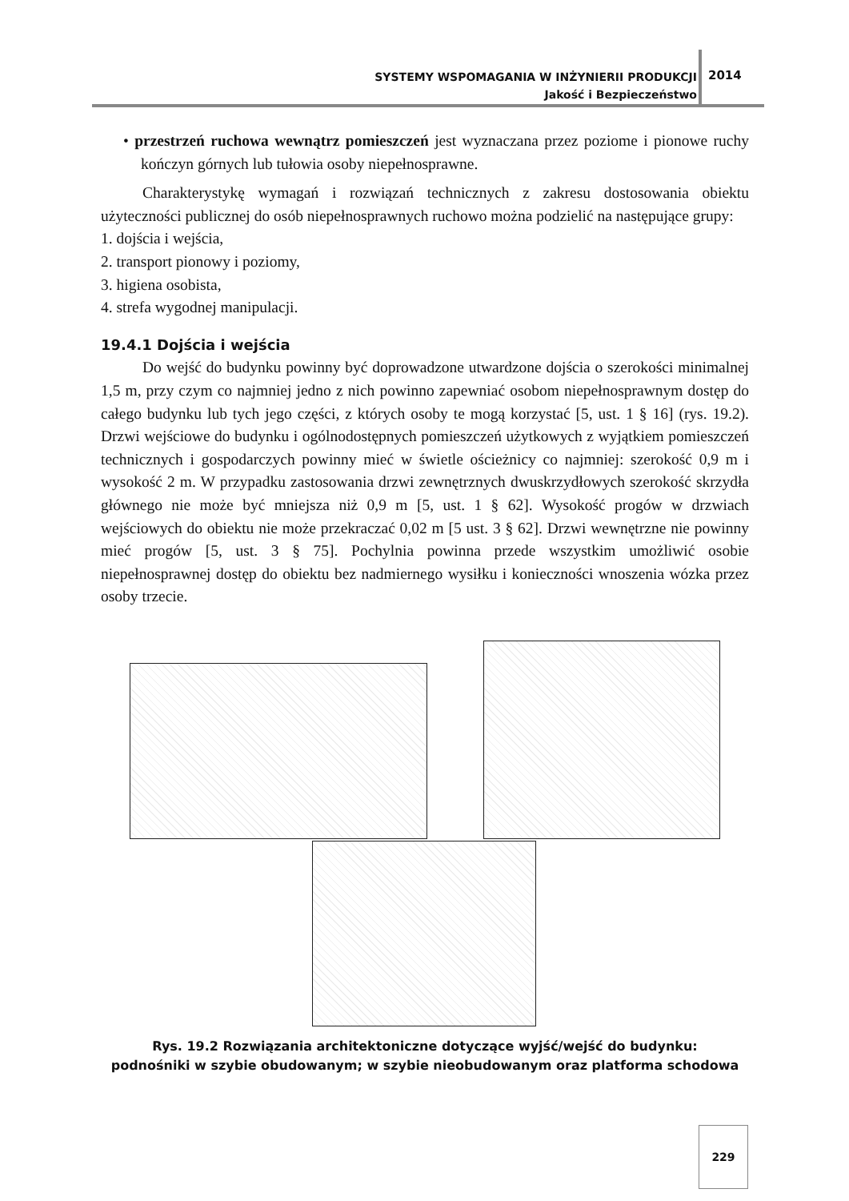SYSTEMY WSPOMAGANIA W INŻYNIERII PRODUKCJI
Jakość i Bezpieczeństwo
2014
• przestrzeń ruchowa wewnątrz pomieszczeń jest wyznaczana przez poziome i pionowe ruchy kończyn górnych lub tułowia osoby niepełnosprawne.
Charakterystykę wymagań i rozwiązań technicznych z zakresu dostosowania obiektu użyteczności publicznej do osób niepełnosprawnych ruchowo można podzielić na następujące grupy:
1. dojścia i wejścia,
2. transport pionowy i poziomy,
3. higiena osobista,
4. strefa wygodnej manipulacji.
19.4.1 Dojścia i wejścia
Do wejść do budynku powinny być doprowadzone utwardzone dojścia o szerokości minimalnej 1,5 m, przy czym co najmniej jedno z nich powinno zapewniać osobom niepełnosprawnym dostęp do całego budynku lub tych jego części, z których osoby te mogą korzystać [5, ust. 1 § 16] (rys. 19.2). Drzwi wejściowe do budynku i ogólnodostępnych pomieszczeń użytkowych z wyjątkiem pomieszczeń technicznych i gospodarczych powinny mieć w świetle ościeżnicy co najmniej: szerokość 0,9 m i wysokość 2 m. W przypadku zastosowania drzwi zewnętrznych dwuskrzydłowych szerokość skrzydła głównego nie może być mniejsza niż 0,9 m [5, ust. 1 § 62]. Wysokość progów w drzwiach wejściowych do obiektu nie może przekraczać 0,02 m [5 ust. 3 § 62]. Drzwi wewnętrzne nie powinny mieć progów [5, ust. 3 § 75]. Pochylnia powinna przede wszystkim umożliwić osobie niepełnosprawnej dostęp do obiektu bez nadmiernego wysiłku i konieczności wnoszenia wózka przez osoby trzecie.
Rys. 19.2 Rozwiązania architektoniczne dotyczące wyjść/wejść do budynku:
podnośniki w szybie obudowanym; w szybie nieobudowanym oraz platforma schodowa
229